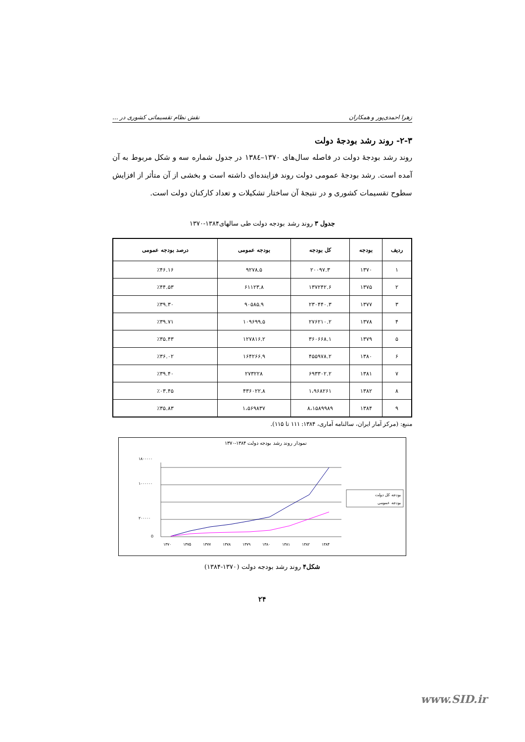زهرا احمدی‌پور و همکاران نقش نظام تقسیماتی کشوری در ...
۲-۳- روند رشد بودجهٔ دولت
روند رشد بودجهٔ دولت در فاصله سال‌های ۱۳۷۰–۱۳۸٤ در جدول شماره سه و شکل مربوط به آن آمده است. رشد بودجهٔ عمومی دولت روند فزاینده‌ای داشته است و بخشی از آن متأثر از افزایش سطوح تقسیمات کشوری و در نتیجهٔ آن ساختار تشکیلات و تعداد کارکنان دولت است.
جدول ۳ روند رشد بودجه دولت طی سالهای۱۳۸۴-۱۳۷۰
| ردیف | بودجه | کل بودجه | بودجه عمومی | درصد بودجه عمومی |
| --- | --- | --- | --- | --- |
| ۱ | ۱۳۷۰ | ۲۰۰۹۷.۳ | ۹۲۷۸.۵ | ٪۴۶.۱۶ |
| ۲ | ۱۳۷۵ | ۱۳۷۲۴۲.۶ | ۶۱۱۲۳.۸ | ٪۴۴.۵۳ |
| ۳ | ۱۳۷۷ | ۲۳۰۴۴۰.۳ | ۹۰۵۸۵.۹ | ٪۳۹.۳۰ |
| ۴ | ۱۳۷۸ | ۲۷۶۲۱۰.۲ | ۱۰۹۶۹۹.۵ | ٪۳۹.۷۱ |
| ۵ | ۱۳۷۹ | ۳۶۰۶۶۸.۱ | ۱۲۷۸۱۶.۲ | ٪۳۵.۴۳ |
| ۶ | ۱۳۸۰ | ۴۵۵۹۷۸.۲ | ۱۶۴۲۶۶.۹ | ٪۳۶.۰۲ |
| ۷ | ۱۳۸۱ | ۶۹۳۳۰۲.۲ | ۲۷۳۲۲۸ | ٪۳۹.۴۰ |
| ۸ | ۱۳۸۲ | ۱،۹۶۸۲۶۱ | ۴۳۶۰۲۲.۸ | ٪۰۳.۴۵ |
| ۹ | ۱۳۸۴ | ۸،۱۵۸۹۹۸۹ | ۱،۵۶۹۸۳۷ | ٪۳۵.۸۳ |
منبع: (مرکز آمار ایران، سالنامه آماری، ۱۳۸۴: ۱۱۱ تا ۱۱۵).
نمودار روند رشد بودجه دولت ۱۳۸۴-۱۳۷۰
۱۸۰۰۰۰۰
۱۰۰۰۰۰۰
۲۰۰۰۰۰
0
۱۳۷۰
۱۳۷۵
۱۳۷۷
۱۳۷۸
۱۳۷۹
۱۳۸۰
۱۳۸۱
۱۳۸۲
۱۳۸۴
بودجه کل دولت
بودجه عمومی
شکل۴ روند رشد بودجه دولت (۱۳۷۰-۱۳۸۴)
۲۴
www.SID.ir